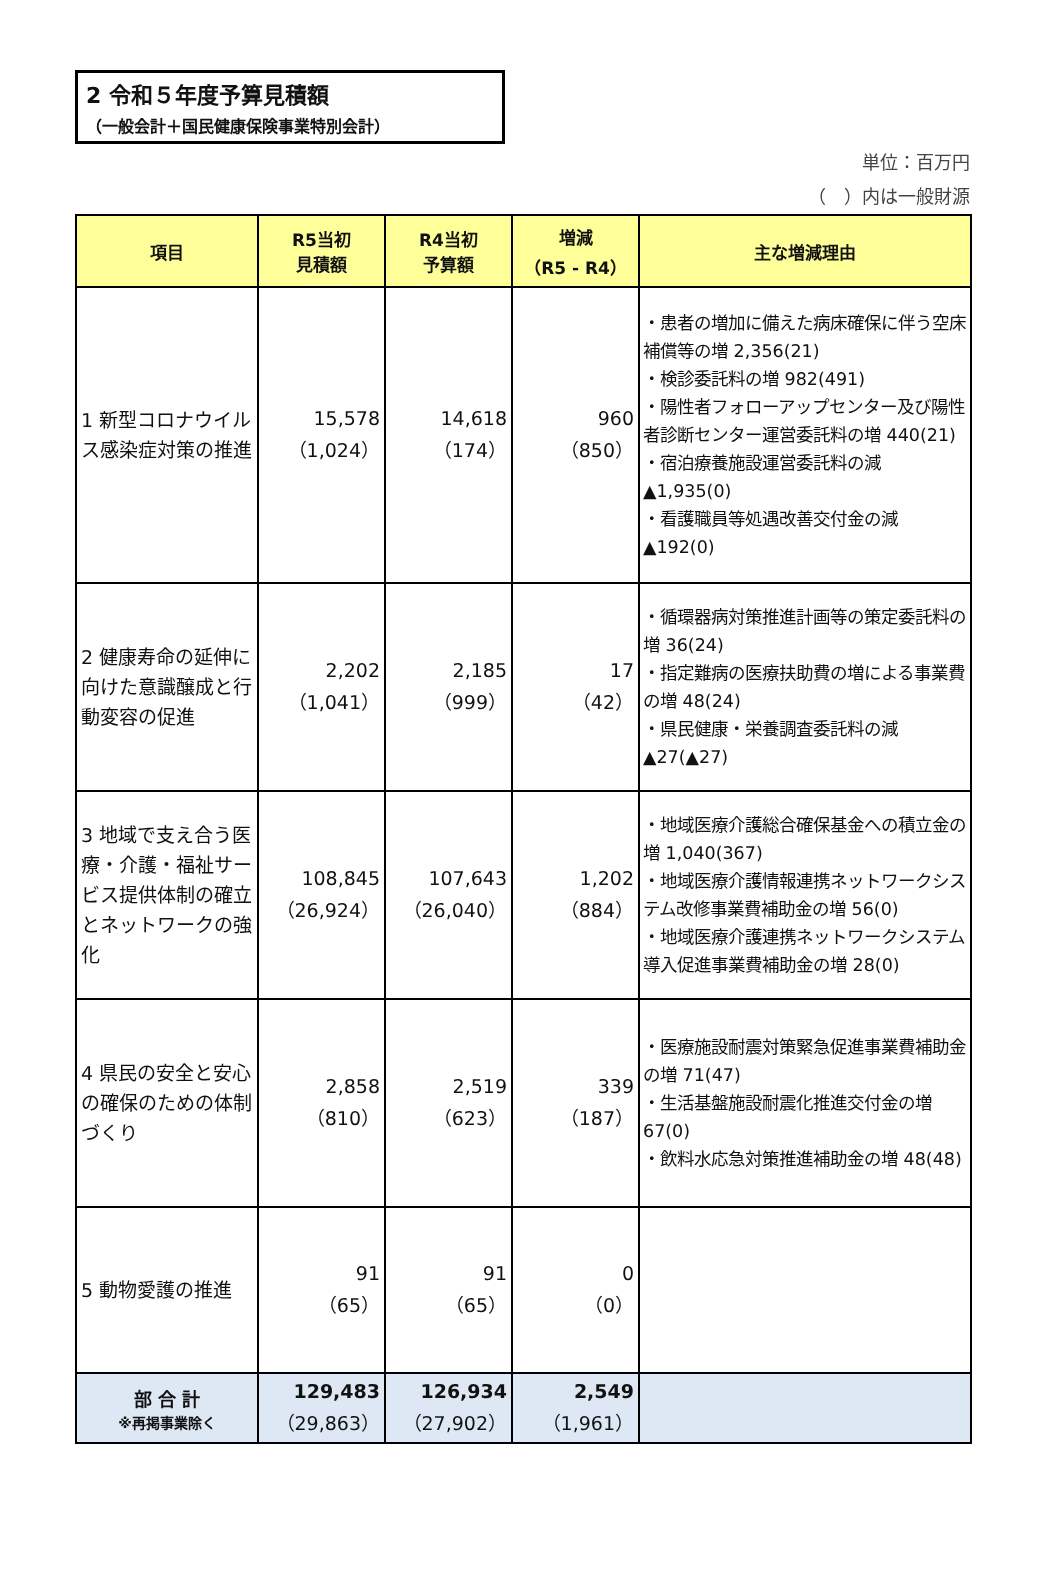2 令和５年度予算見積額
（一般会計＋国民健康保険事業特別会計）
単位：百万円
（　）内は一般財源
| 項目 | R5当初 見積額 | R4当初 予算額 | 増減 （R5 - R4） | 主な増減理由 |
| --- | --- | --- | --- | --- |
| 1 新型コロナウイルス感染症対策の推進 | 15,578 （1,024） | 14,618 （174） | 960 （850） | ・患者の増加に備えた病床確保に伴う空床補償等の増 2,356(21) ・検診委託料の増 982(491) ・陽性者フォローアップセンター及び陽性者診断センター運営委託料の増 440(21) ・宿泊療養施設運営委託料の減 ▲1,935(0) ・看護職員等処遇改善交付金の減 ▲192(0) |
| 2 健康寿命の延伸に向けた意識醸成と行動変容の促進 | 2,202 （1,041） | 2,185 （999） | 17 （42） | ・循環器病対策推進計画等の策定委託料の増 36(24) ・指定難病の医療扶助費の増による事業費の増 48(24) ・県民健康・栄養調査委託料の減 ▲27(▲27) |
| 3 地域で支え合う医療・介護・福祉サービス提供体制の確立とネットワークの強化 | 108,845 （26,924） | 107,643 （26,040） | 1,202 （884） | ・地域医療介護総合確保基金への積立金の増 1,040(367) ・地域医療介護情報連携ネットワークシステム改修事業費補助金の増 56(0) ・地域医療介護連携ネットワークシステム導入促進事業費補助金の増 28(0) |
| 4 県民の安全と安心の確保のための体制づくり | 2,858 （810） | 2,519 （623） | 339 （187） | ・医療施設耐震対策緊急促進事業費補助金の増 71(47) ・生活基盤施設耐震化推進交付金の増 67(0) ・飲料水応急対策推進補助金の増 48(48) |
| 5 動物愛護の推進 | 91 （65） | 91 （65） | 0 （0） | |
| 部 合 計 ※再掲事業除く | 129,483 （29,863） | 126,934 （27,902） | 2,549 （1,961） | |